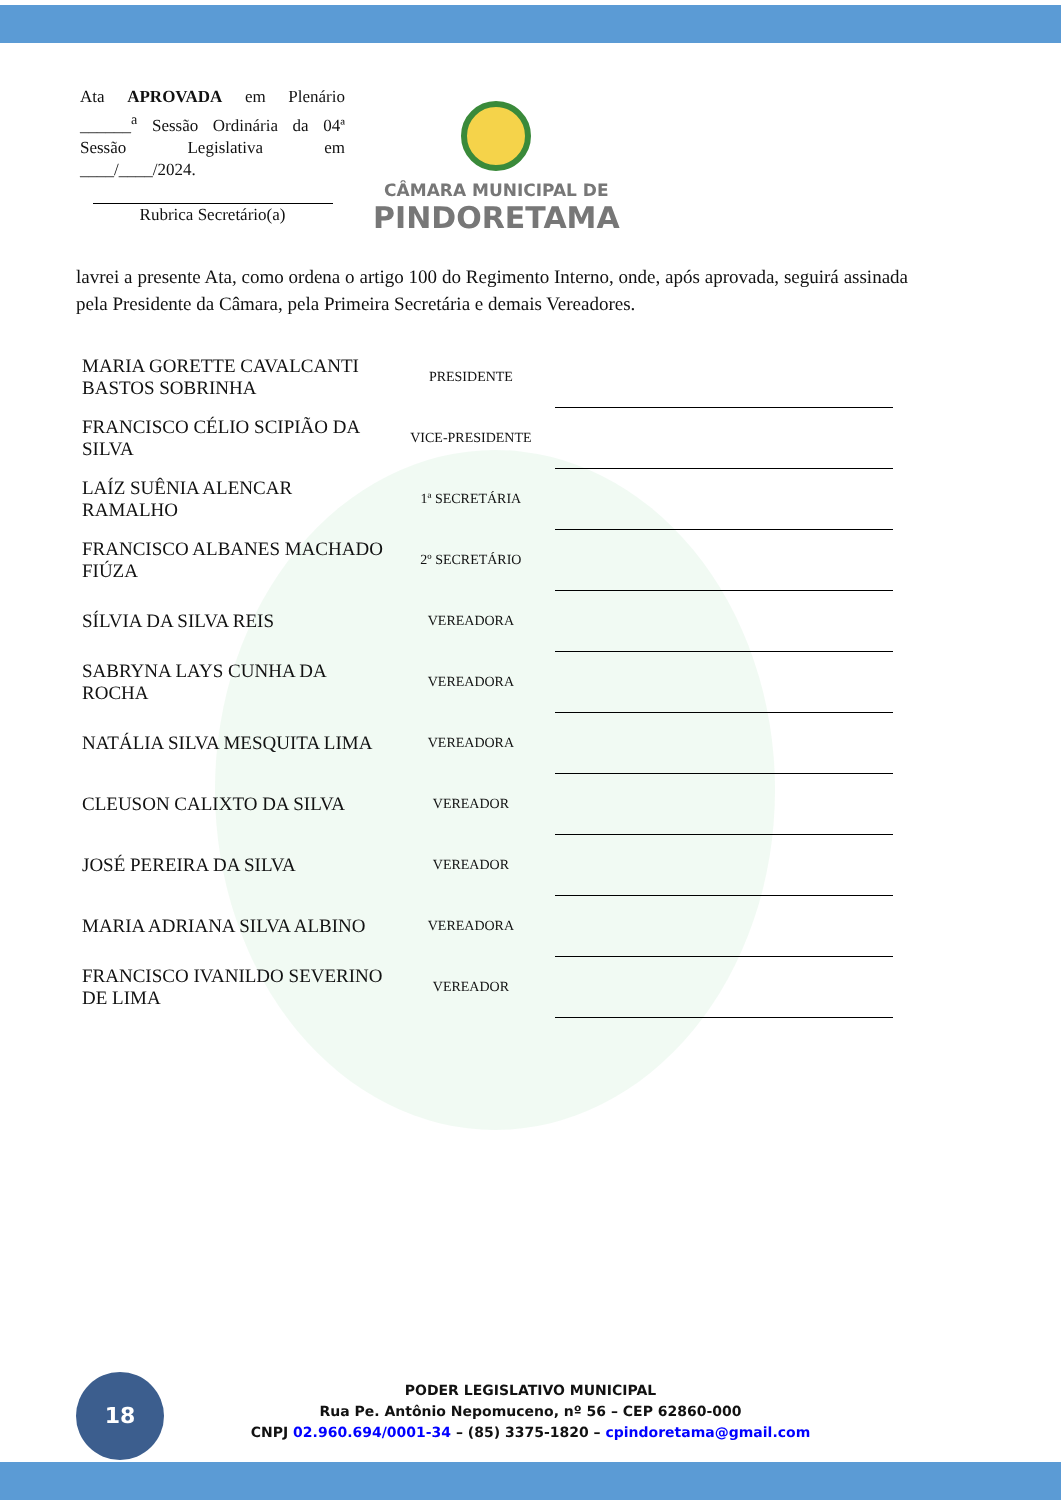Ata APROVADA em Plenário ______<sup>a</sup> Sessão Ordinária da 04ª Sessão Legislativa em ____/____/2024.
Rubrica Secretário(a)
CÂMARA MUNICIPAL DE
PINDORETAMA
lavrei a presente Ata, como ordena o artigo 100 do Regimento Interno, onde, após aprovada, seguirá assinada pela Presidente da Câmara, pela Primeira Secretária e demais Vereadores.
| MARIA GORETTE CAVALCANTI BASTOS SOBRINHA | PRESIDENTE | |
| FRANCISCO CÉLIO SCIPIÃO DA SILVA | VICE-PRESIDENTE | |
| LAÍZ SUÊNIA ALENCAR RAMALHO | 1ª SECRETÁRIA | |
| FRANCISCO ALBANES MACHADO FIÚZA | 2º SECRETÁRIO | |
| SÍLVIA DA SILVA REIS | VEREADORA | |
| SABRYNA LAYS CUNHA DA ROCHA | VEREADORA | |
| NATÁLIA SILVA MESQUITA LIMA | VEREADORA | |
| CLEUSON CALIXTO DA SILVA | VEREADOR | |
| JOSÉ PEREIRA DA SILVA | VEREADOR | |
| MARIA ADRIANA SILVA ALBINO | VEREADORA | |
| FRANCISCO IVANILDO SEVERINO DE LIMA | VEREADOR | |
18
PODER LEGISLATIVO MUNICIPAL
Rua Pe. Antônio Nepomuceno, nº 56 – CEP 62860-000
CNPJ 02.960.694/0001-34 – (85) 3375-1820 – cpindoretama@gmail.com